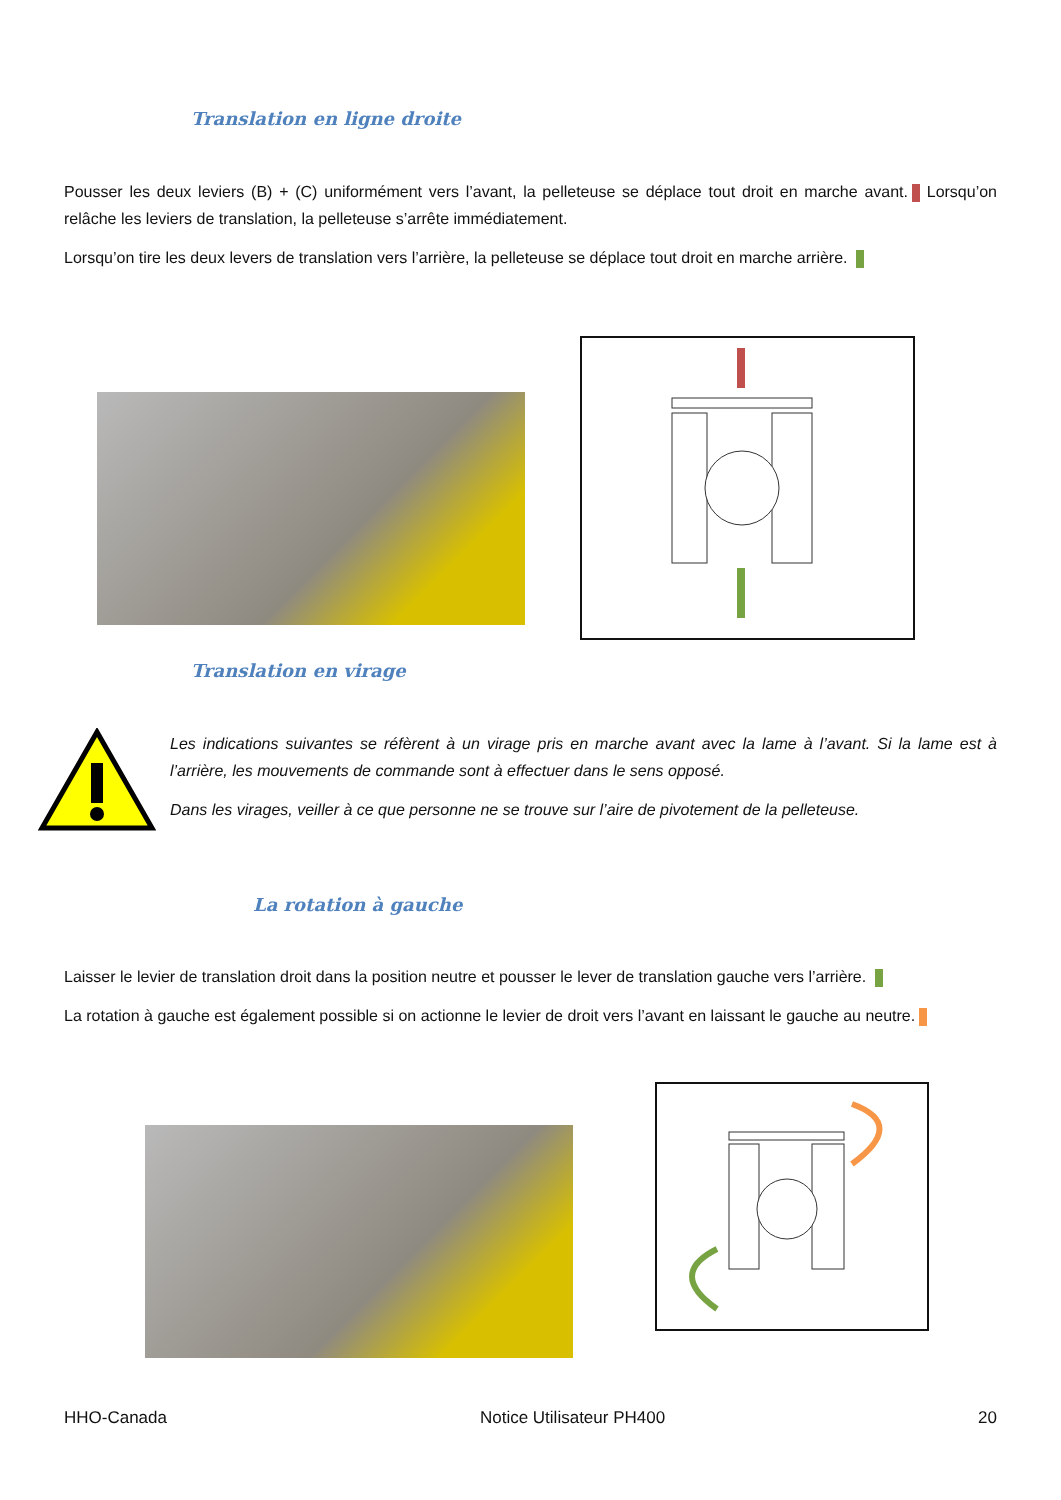Translation en ligne droite
Pousser les deux leviers (B) + (C) uniformément vers l’avant, la pelleteuse se déplace tout droit en marche avant. Lorsqu’on relâche les leviers de translation, la pelleteuse s’arrête immédiatement.
Lorsqu’on tire les deux levers de translation vers l’arrière, la pelleteuse se déplace tout droit en marche arrière.
Translation en virage
Les indications suivantes se réfèrent à un virage pris en marche avant avec la lame à l’avant. Si la lame est à l’arrière, les mouvements de commande sont à effectuer dans le sens opposé.
Dans les virages, veiller à ce que personne ne se trouve sur l’aire de pivotement de la pelleteuse.
La rotation à gauche
Laisser le levier de translation droit dans la position neutre et pousser le lever de translation gauche vers l’arrière.
La rotation à gauche est également possible si on actionne le levier de droit vers l’avant en laissant le gauche au neutre.
HHO-Canada Notice Utilisateur PH400 20